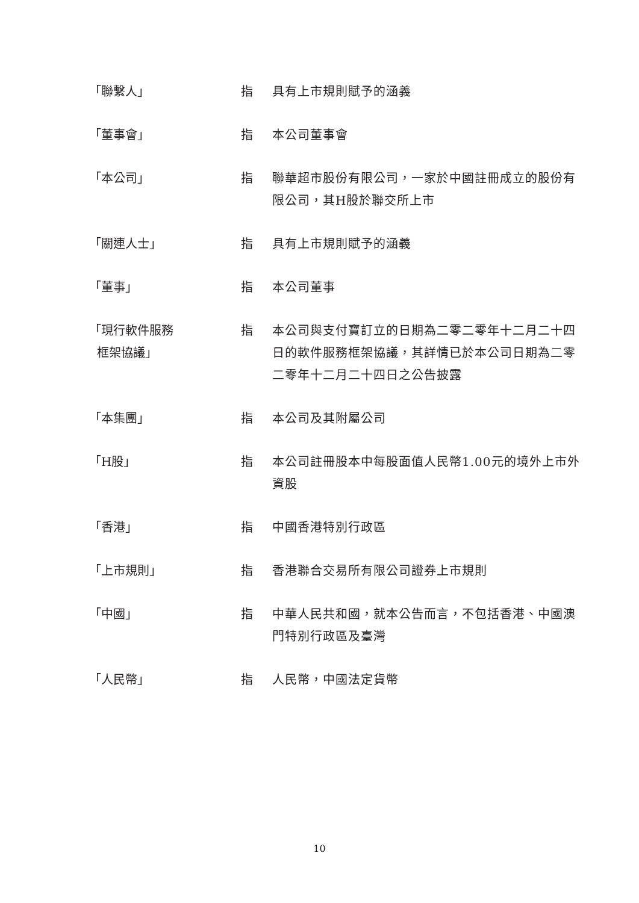「聯繫人」 指 具有上市規則賦予的涵義
「董事會」 指 本公司董事會
「本公司」 指 聯華超市股份有限公司，一家於中國註冊成立的股份有限公司，其H股於聯交所上市
「關連人士」 指 具有上市規則賦予的涵義
「董事」 指 本公司董事
「現行軟件服務
框架協議」
指 本公司與支付寶訂立的日期為二零二零年十二月二十四日的軟件服務框架協議，其詳情已於本公司日期為二零二零年十二月二十四日之公告披露
「本集團」 指 本公司及其附屬公司
「H股」 指 本公司註冊股本中每股面值人民幣1.00元的境外上市外資股
「香港」 指 中國香港特別行政區
「上市規則」 指 香港聯合交易所有限公司證券上市規則
「中國」 指 中華人民共和國，就本公告而言，不包括香港、中國澳門特別行政區及臺灣
「人民幣」 指 人民幣，中國法定貨幣
10